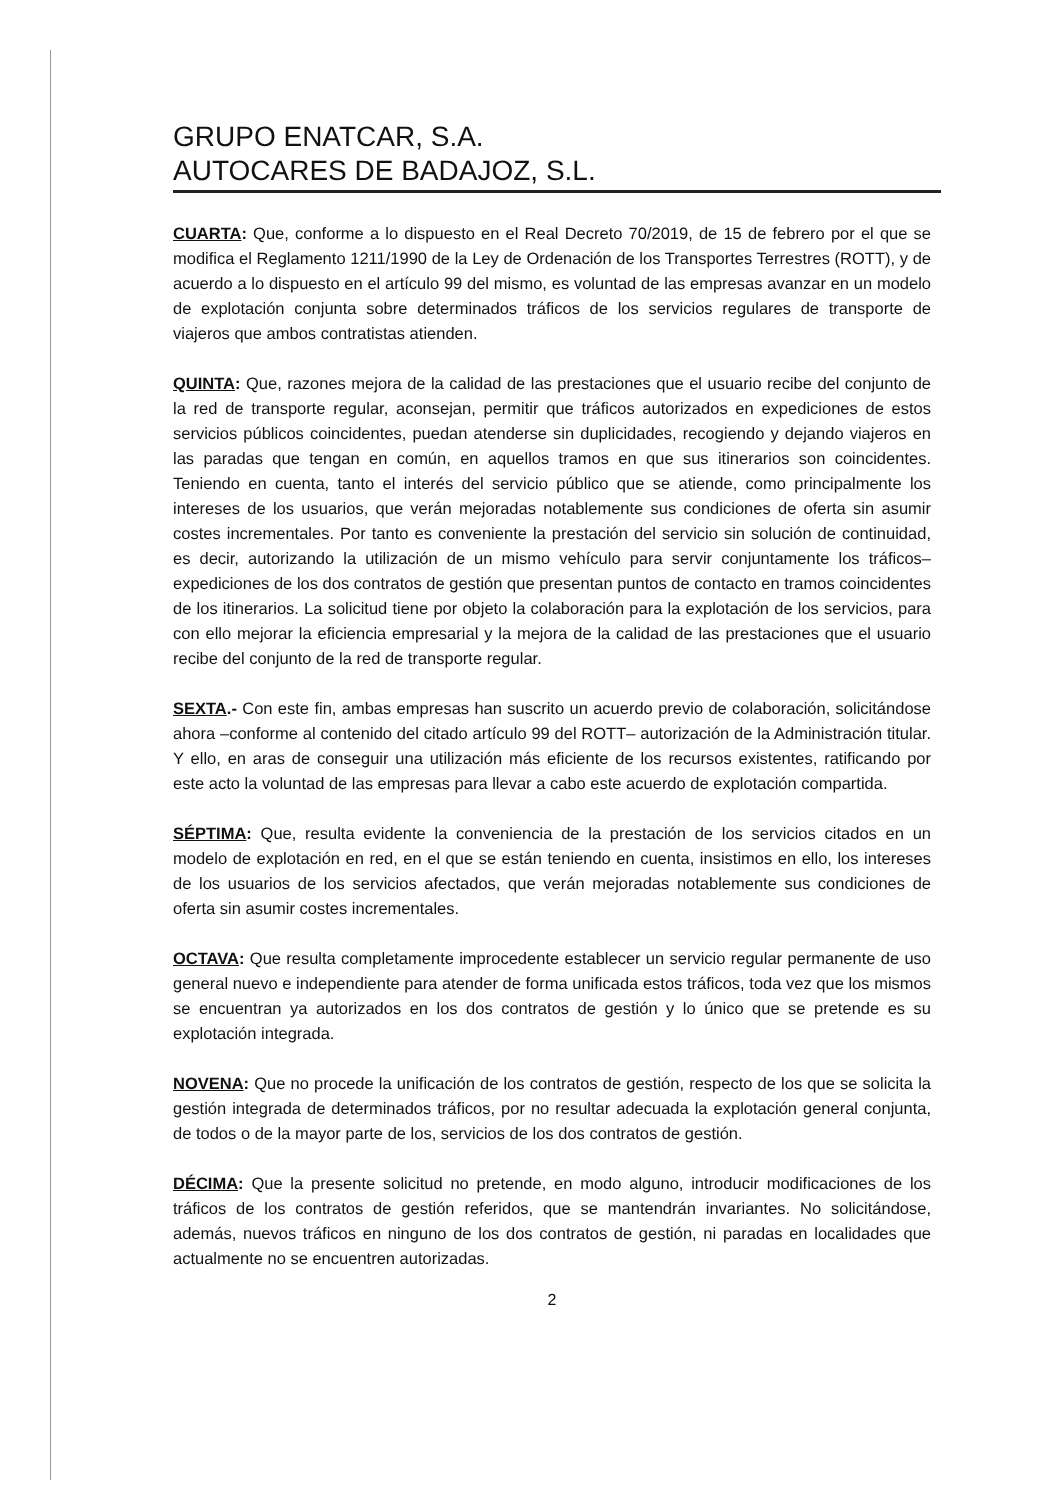GRUPO ENATCAR, S.A.
AUTOCARES DE BADAJOZ, S.L.
CUARTA: Que, conforme a lo dispuesto en el Real Decreto 70/2019, de 15 de febrero por el que se modifica el Reglamento 1211/1990 de la Ley de Ordenación de los Transportes Terrestres (ROTT), y de acuerdo a lo dispuesto en el artículo 99 del mismo, es voluntad de las empresas avanzar en un modelo de explotación conjunta sobre determinados tráficos de los servicios regulares de transporte de viajeros que ambos contratistas atienden.
QUINTA: Que, razones mejora de la calidad de las prestaciones que el usuario recibe del conjunto de la red de transporte regular, aconsejan, permitir que tráficos autorizados en expediciones de estos servicios públicos coincidentes, puedan atenderse sin duplicidades, recogiendo y dejando viajeros en las paradas que tengan en común, en aquellos tramos en que sus itinerarios son coincidentes. Teniendo en cuenta, tanto el interés del servicio público que se atiende, como principalmente los intereses de los usuarios, que verán mejoradas notablemente sus condiciones de oferta sin asumir costes incrementales. Por tanto es conveniente la prestación del servicio sin solución de continuidad, es decir, autorizando la utilización de un mismo vehículo para servir conjuntamente los tráficos–expediciones de los dos contratos de gestión que presentan puntos de contacto en tramos coincidentes de los itinerarios. La solicitud tiene por objeto la colaboración para la explotación de los servicios, para con ello mejorar la eficiencia empresarial y la mejora de la calidad de las prestaciones que el usuario recibe del conjunto de la red de transporte regular.
SEXTA.- Con este fin, ambas empresas han suscrito un acuerdo previo de colaboración, solicitándose ahora –conforme al contenido del citado artículo 99 del ROTT– autorización de la Administración titular. Y ello, en aras de conseguir una utilización más eficiente de los recursos existentes, ratificando por este acto la voluntad de las empresas para llevar a cabo este acuerdo de explotación compartida.
SÉPTIMA: Que, resulta evidente la conveniencia de la prestación de los servicios citados en un modelo de explotación en red, en el que se están teniendo en cuenta, insistimos en ello, los intereses de los usuarios de los servicios afectados, que verán mejoradas notablemente sus condiciones de oferta sin asumir costes incrementales.
OCTAVA: Que resulta completamente improcedente establecer un servicio regular permanente de uso general nuevo e independiente para atender de forma unificada estos tráficos, toda vez que los mismos se encuentran ya autorizados en los dos contratos de gestión y lo único que se pretende es su explotación integrada.
NOVENA: Que no procede la unificación de los contratos de gestión, respecto de los que se solicita la gestión integrada de determinados tráficos, por no resultar adecuada la explotación general conjunta, de todos o de la mayor parte de los, servicios de los dos contratos de gestión.
DÉCIMA: Que la presente solicitud no pretende, en modo alguno, introducir modificaciones de los tráficos de los contratos de gestión referidos, que se mantendrán invariantes. No solicitándose, además, nuevos tráficos en ninguno de los dos contratos de gestión, ni paradas en localidades que actualmente no se encuentren autorizadas.
2